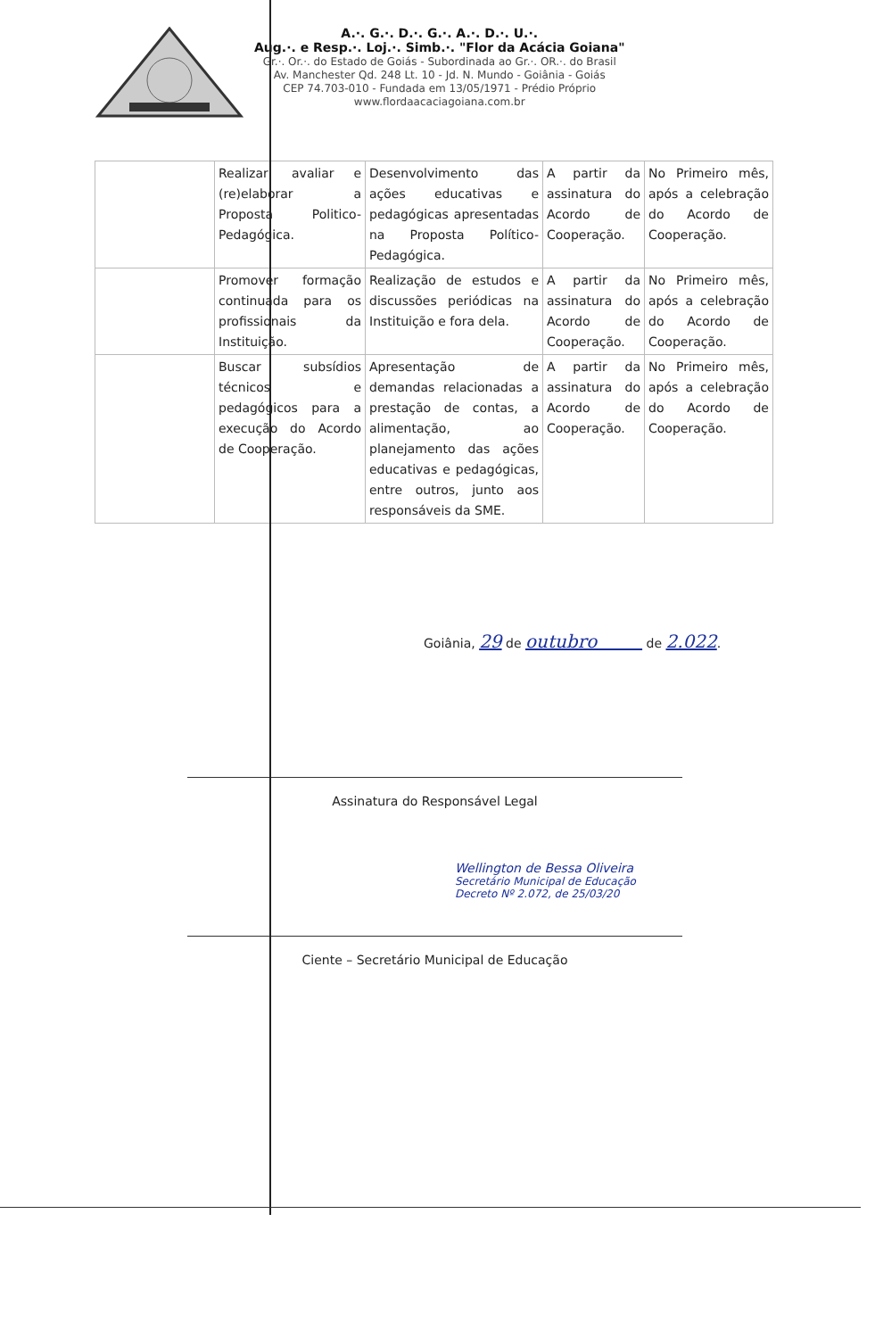A.·. G.·. D.·. G.·. A.·. D.·. U.·.
Aug.·. e Resp.·. Loj.·. Simb.·. "Flor da Acácia Goiana"
Gr.·. Or.·. do Estado de Goiás - Subordinada ao Gr.·. OR.·. do Brasil
Av. Manchester Qd. 248 Lt. 10 - Jd. N. Mundo - Goiânia - Goiás
CEP 74.703-010 - Fundada em 13/05/1971 - Prédio Próprio
www.flordaacaciagoiana.com.br
| | Realizar, avaliar e (re)elaborar a Proposta Politico-Pedagógica. | Desenvolvimento das ações educativas e pedagógicas apresentadas na Proposta Político-Pedagógica. | A partir da assinatura do Acordo de Cooperação. | No Primeiro mês, após a celebração do Acordo de Cooperação. |
| | Promover formação continuada para os profissionais da Instituição. | Realização de estudos e discussões periódicas na Instituição e fora dela. | A partir da assinatura do Acordo de Cooperação. | No Primeiro mês, após a celebração do Acordo de Cooperação. |
| | Buscar subsídios técnicos e pedagógicos para a execução do Acordo de Cooperação. | Apresentação de demandas relacionadas a prestação de contas, a alimentação, ao planejamento das ações educativas e pedagógicas, entre outros, junto aos responsáveis da SME. | A partir da assinatura do Acordo de Cooperação. | No Primeiro mês, após a celebração do Acordo de Cooperação. |
Goiânia, 29 de outubro de 2.022.
Assinatura do Responsável Legal
Wellington de Bessa Oliveira
Secretário Municipal de Educação
Decreto Nº 2.072, de 25/03/20
Ciente – Secretário Municipal de Educação